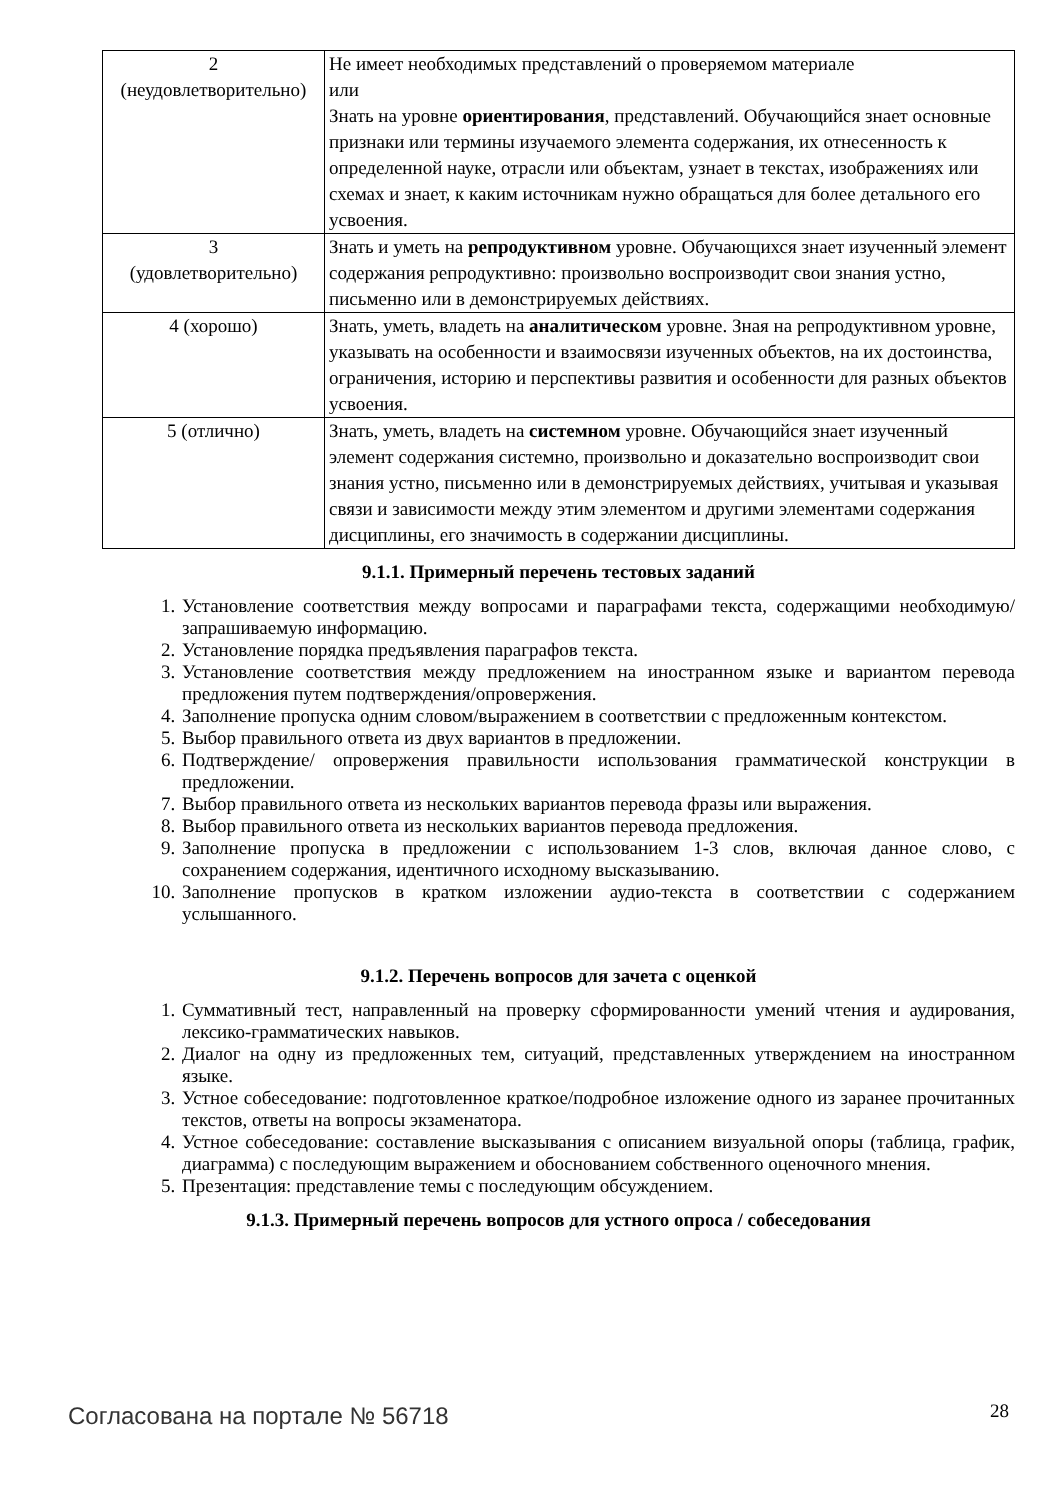| 2 (неудовлетворительно) | Не имеет необходимых представлений о проверяемом материале или Знать на уровне ориентирования , представлений. Обучающийся знает основные признаки или термины изучаемого элемента содержания, их отнесенность к определенной науке, отрасли или объектам, узнает в текстах, изображениях или схемах и знает, к каким источникам нужно обращаться для более детального его усвоения. |
| 3 (удовлетворительно) | Знать и уметь на репродуктивном уровне. Обучающихся знает изученный элемент содержания репродуктивно: произвольно воспроизводит свои знания устно, письменно или в демонстрируемых действиях. |
| 4 (хорошо) | Знать, уметь, владеть на аналитическом уровне. Зная на репродуктивном уровне, указывать на особенности и взаимосвязи изученных объектов, на их достоинства, ограничения, историю и перспективы развития и особенности для разных объектов усвоения. |
| 5 (отлично) | Знать, уметь, владеть на системном уровне. Обучающийся знает изученный элемент содержания системно, произвольно и доказательно воспроизводит свои знания устно, письменно или в демонстрируемых действиях, учитывая и указывая связи и зависимости между этим элементом и другими элементами содержания дисциплины, его значимость в содержании дисциплины. |
9.1.1. Примерный перечень тестовых заданий
1. Установление соответствия между вопросами и параграфами текста, содержащими необходимую/запрашиваемую информацию.
2. Установление порядка предъявления параграфов текста.
3. Установление соответствия между предложением на иностранном языке и вариантом перевода предложения путем подтверждения/опровержения.
4. Заполнение пропуска одним словом/выражением в соответствии с предложенным контекстом.
5. Выбор правильного ответа из двух вариантов в предложении.
6. Подтверждение/ опровержения правильности использования грамматической конструкции в предложении.
7. Выбор правильного ответа из нескольких вариантов перевода фразы или выражения.
8. Выбор правильного ответа из нескольких вариантов перевода предложения.
9. Заполнение пропуска в предложении с использованием 1-3 слов, включая данное слово, с сохранением содержания, идентичного исходному высказыванию.
10. Заполнение пропусков в кратком изложении аудио-текста в соответствии с содержанием услышанного.
9.1.2. Перечень вопросов для зачета с оценкой
1. Суммативный тест, направленный на проверку сформированности умений чтения и аудирования, лексико-грамматических навыков.
2. Диалог на одну из предложенных тем, ситуаций, представленных утверждением на иностранном языке.
3. Устное собеседование: подготовленное краткое/подробное изложение одного из заранее прочитанных текстов, ответы на вопросы экзаменатора.
4. Устное собеседование: составление высказывания с описанием визуальной опоры (таблица, график, диаграмма) с последующим выражением и обоснованием собственного оценочного мнения.
5. Презентация: представление темы с последующим обсуждением.
9.1.3. Примерный перечень вопросов для устного опроса / собеседования
Согласована на портале № 56718 28